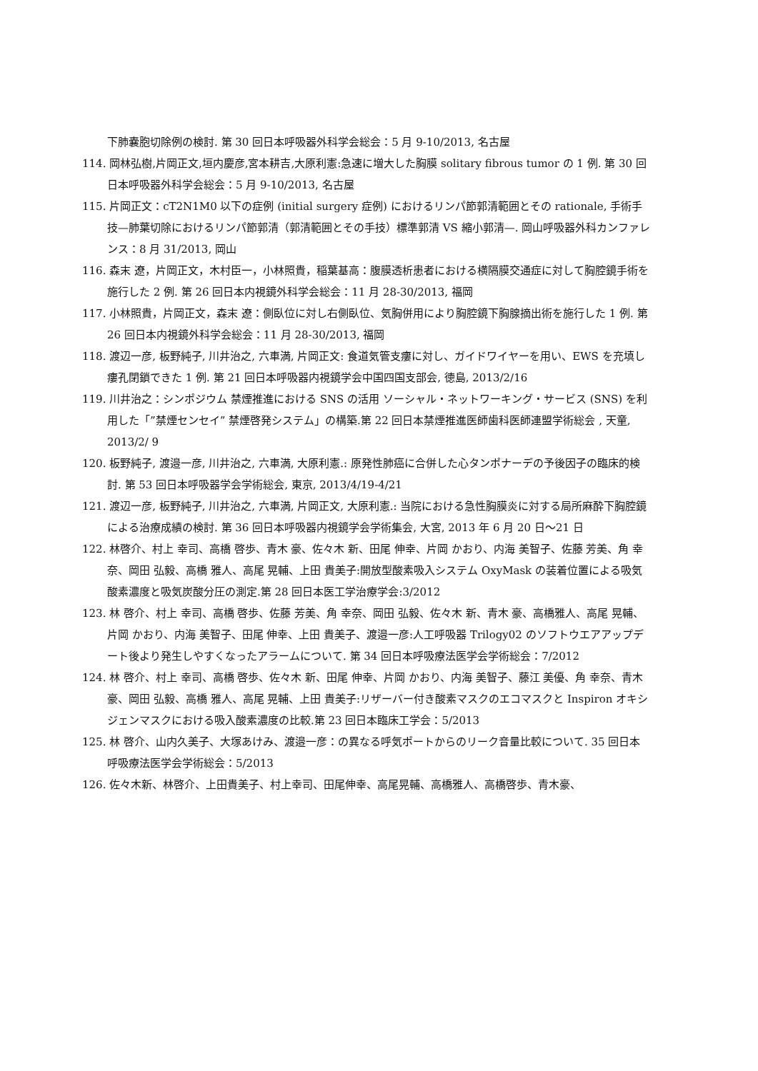下肺嚢胞切除例の検討. 第 30 回日本呼吸器外科学会総会：5 月 9-10/2013, 名古屋
114. 岡林弘樹,片岡正文,垣内慶彦,宮本耕吉,大原利憲:急速に増大した胸膜 solitary fibrous tumor の 1 例. 第 30 回日本呼吸器外科学会総会：5 月 9-10/2013, 名古屋
115. 片岡正文：cT2N1M0 以下の症例 (initial surgery 症例) におけるリンパ節郭清範囲とその rationale, 手術手技—肺葉切除におけるリンパ節郭清（郭清範囲とその手技）標準郭清 VS 縮小郭清—. 岡山呼吸器外科カンファレンス：8 月 31/2013, 岡山
116. 森末 遼，片岡正文，木村臣一，小林照貴，稲葉基高：腹膜透析患者における横隔膜交通症に対して胸腔鏡手術を施行した 2 例. 第 26 回日本内視鏡外科学会総会：11 月 28-30/2013, 福岡
117. 小林照貴，片岡正文，森末 遼：側臥位に対し右側臥位、気胸併用により胸腔鏡下胸腺摘出術を施行した 1 例. 第 26 回日本内視鏡外科学会総会：11 月 28-30/2013, 福岡
118. 渡辺一彦, 板野純子, 川井治之, 六車満, 片岡正文: 食道気管支瘻に対し、ガイドワイヤーを用い、EWS を充填し瘻孔閉鎖できた 1 例. 第 21 回日本呼吸器内視鏡学会中国四国支部会, 徳島, 2013/2/16
119. 川井治之：シンポジウム 禁煙推進における SNS の活用 ソーシャル・ネットワーキング・サービス (SNS) を利用した「”禁煙センセイ” 禁煙啓発システム」の構築.第 22 回日本禁煙推進医師歯科医師連盟学術総会 , 天童, 2013/2/ 9
120. 板野純子, 渡邉一彦, 川井治之, 六車満, 大原利憲.: 原発性肺癌に合併した心タンポナーデの予後因子の臨床的検討. 第 53 回日本呼吸器学会学術総会, 東京, 2013/4/19-4/21
121. 渡辺一彦, 板野純子, 川井治之, 六車満, 片岡正文, 大原利憲.: 当院における急性胸膜炎に対する局所麻酔下胸腔鏡による治療成績の検討. 第 36 回日本呼吸器内視鏡学会学術集会, 大宮, 2013 年 6 月 20 日～21 日
122. 林啓介、村上 幸司、高橋 啓歩、青木 豪、佐々木 新、田尾 伸幸、片岡 かおり、内海 美智子、佐藤 芳美、角 幸奈、岡田 弘毅、高橋 雅人、高尾 晃輔、上田 貴美子:開放型酸素吸入システム OxyMask の装着位置による吸気酸素濃度と吸気炭酸分圧の測定.第 28 回日本医工学治療学会:3/2012
123. 林 啓介、村上 幸司、高橋 啓歩、佐藤 芳美、角 幸奈、岡田 弘毅、佐々木 新、青木 豪、高橋雅人、高尾 晃輔、片岡 かおり、内海 美智子、田尾 伸幸、上田 貴美子、渡邉一彦:人工呼吸器 Trilogy02 のソフトウエアアップデート後より発生しやすくなったアラームについて. 第 34 回日本呼吸療法医学会学術総会：7/2012
124. 林 啓介、村上 幸司、高橋 啓歩、佐々木 新、田尾 伸幸、片岡 かおり、内海 美智子、藤江 美優、角 幸奈、青木 豪、岡田 弘毅、高橋 雅人、高尾 晃輔、上田 貴美子:リザーバー付き酸素マスクのエコマスクと Inspiron オキシジェンマスクにおける吸入酸素濃度の比較.第 23 回日本臨床工学会：5/2013
125. 林 啓介、山内久美子、大塚あけみ、渡邉一彦：の異なる呼気ポートからのリーク音量比較について. 35 回日本呼吸療法医学会学術総会：5/2013
126. 佐々木新、林啓介、上田貴美子、村上幸司、田尾伸幸、高尾晃輔、高橋雅人、高橋啓歩、青木豪、